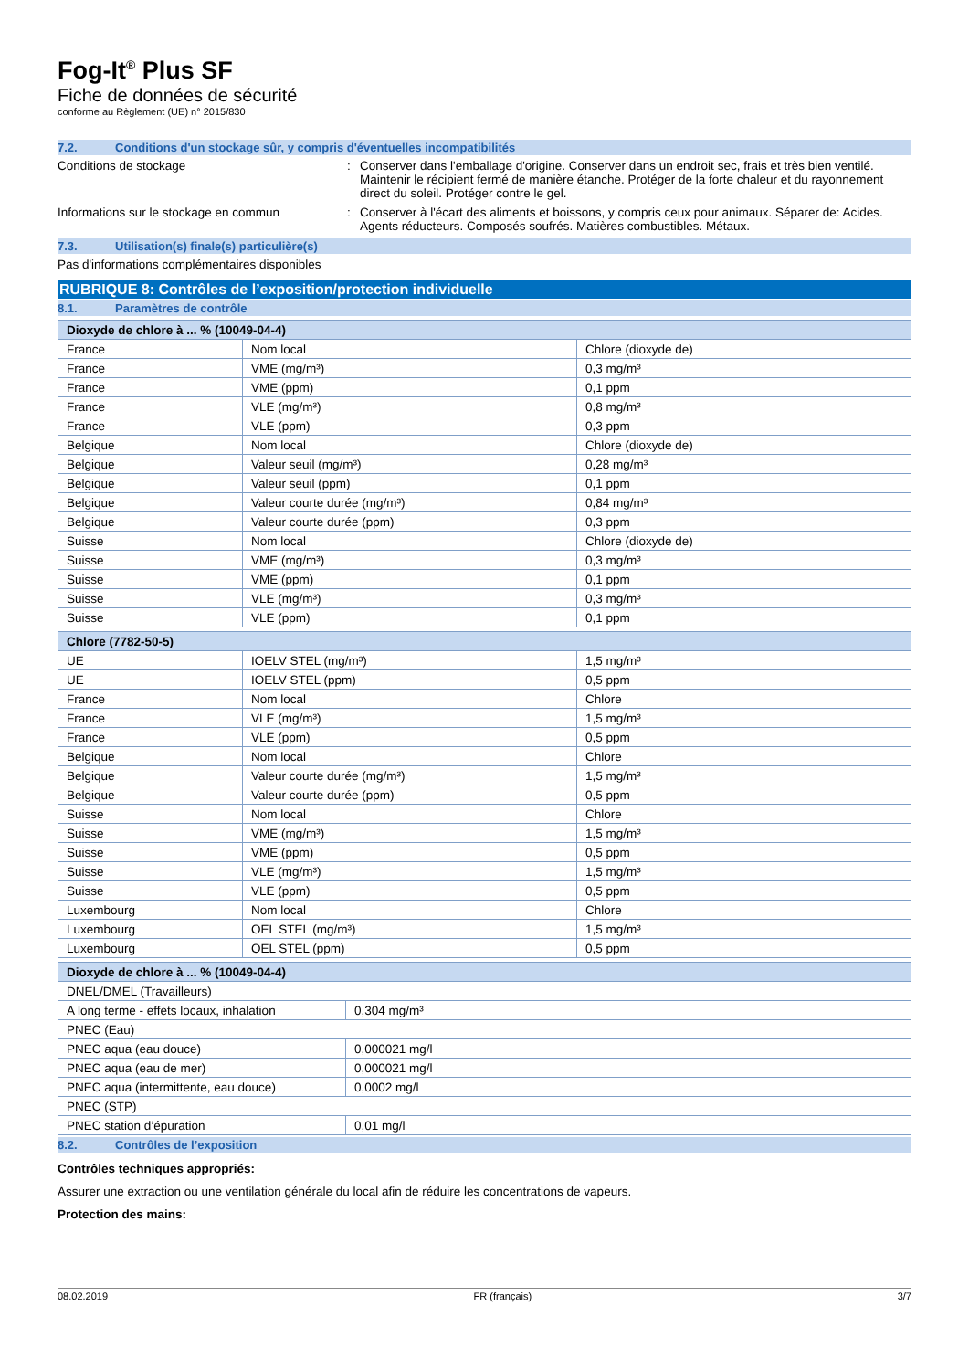Fog-It<sup>®</sup> Plus SF
Fiche de données de sécurité
conforme au Règlement (UE) n° 2015/830
7.2. Conditions d'un stockage sûr, y compris d'éventuelles incompatibilités
Conditions de stockage : Conserver dans l'emballage d'origine. Conserver dans un endroit sec, frais et très bien ventilé. Maintenir le récipient fermé de manière étanche. Protéger de la forte chaleur et du rayonnement direct du soleil. Protéger contre le gel.
Informations sur le stockage en commun : Conserver à l'écart des aliments et boissons, y compris ceux pour animaux. Séparer de: Acides. Agents réducteurs. Composés soufrés. Matières combustibles. Métaux.
7.3. Utilisation(s) finale(s) particulière(s)
Pas d'informations complémentaires disponibles
RUBRIQUE 8: Contrôles de l’exposition/protection individuelle
8.1. Paramètres de contrôle
| Dioxyde de chlore à ... % (10049-04-4) | | |
| --- | --- | --- |
| France | Nom local | Chlore (dioxyde de) |
| France | VME (mg/m³) | 0,3 mg/m³ |
| France | VME (ppm) | 0,1 ppm |
| France | VLE (mg/m³) | 0,8 mg/m³ |
| France | VLE (ppm) | 0,3 ppm |
| Belgique | Nom local | Chlore (dioxyde de) |
| Belgique | Valeur seuil (mg/m³) | 0,28 mg/m³ |
| Belgique | Valeur seuil (ppm) | 0,1 ppm |
| Belgique | Valeur courte durée (mg/m³) | 0,84 mg/m³ |
| Belgique | Valeur courte durée (ppm) | 0,3 ppm |
| Suisse | Nom local | Chlore (dioxyde de) |
| Suisse | VME (mg/m³) | 0,3 mg/m³ |
| Suisse | VME (ppm) | 0,1 ppm |
| Suisse | VLE (mg/m³) | 0,3 mg/m³ |
| Suisse | VLE (ppm) | 0,1 ppm |
| Chlore (7782-50-5) | | |
| --- | --- | --- |
| UE | IOELV STEL (mg/m³) | 1,5 mg/m³ |
| UE | IOELV STEL (ppm) | 0,5 ppm |
| France | Nom local | Chlore |
| France | VLE (mg/m³) | 1,5 mg/m³ |
| France | VLE (ppm) | 0,5 ppm |
| Belgique | Nom local | Chlore |
| Belgique | Valeur courte durée (mg/m³) | 1,5 mg/m³ |
| Belgique | Valeur courte durée (ppm) | 0,5 ppm |
| Suisse | Nom local | Chlore |
| Suisse | VME (mg/m³) | 1,5 mg/m³ |
| Suisse | VME (ppm) | 0,5 ppm |
| Suisse | VLE (mg/m³) | 1,5 mg/m³ |
| Suisse | VLE (ppm) | 0,5 ppm |
| Luxembourg | Nom local | Chlore |
| Luxembourg | OEL STEL (mg/m³) | 1,5 mg/m³ |
| Luxembourg | OEL STEL (ppm) | 0,5 ppm |
| Dioxyde de chlore à ... % (10049-04-4) | |
| --- | --- |
| DNEL/DMEL (Travailleurs) | |
| A long terme - effets locaux, inhalation | 0,304 mg/m³ |
| PNEC (Eau) | |
| PNEC aqua (eau douce) | 0,000021 mg/l |
| PNEC aqua (eau de mer) | 0,000021 mg/l |
| PNEC aqua (intermittente, eau douce) | 0,0002 mg/l |
| PNEC (STP) | |
| PNEC station d’épuration | 0,01 mg/l |
8.2. Contrôles de l’exposition
Contrôles techniques appropriés:
Assurer une extraction ou une ventilation générale du local afin de réduire les concentrations de vapeurs.
Protection des mains:
08.02.2019 FR (français) 3/7